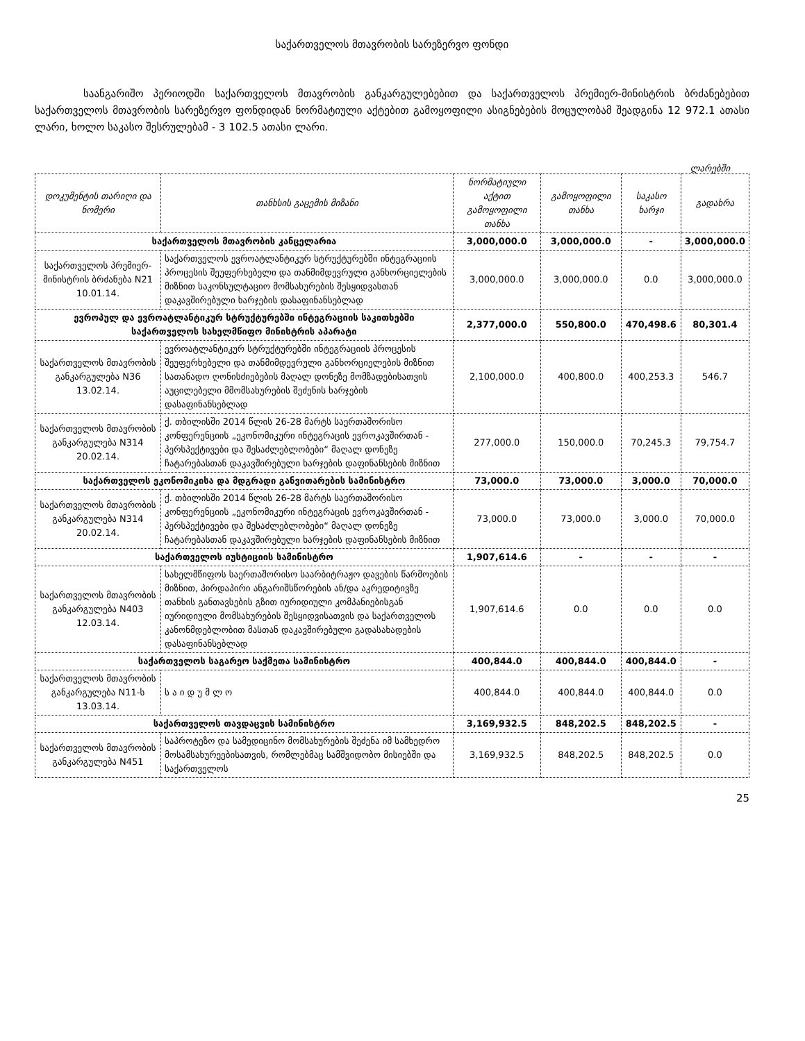საქართველოს მთავრობის სარეზერვო ფონდი
საანგარიშო პერიოდში საქართველოს მთავრობის განკარგულებებით და საქართველოს პრემიერ-მინისტრის ბრძანებებით საქართველოს მთავრობის სარეზერვო ფონდიდან ნორმატიული აქტებით გამოყოფილი ასიგნებების მოცულობამ შეადგინა 12 972.1 ათასი ლარი, ხოლო საკასო შესრულებამ - 3 102.5 ათასი ლარი.
ლარებში
| დოკუმენტის თარიღი და ნომერი | თანხსის გაცემის მიზანი | ნორმატიული აქტით გამოყოფილი თანხა | გამოყოფილი თანხა | საკასო ხარჯი | გადახრა |
| --- | --- | --- | --- | --- | --- |
| საქართველოს მთავრობის კანცელარია | | 3,000,000.0 | 3,000,000.0 | - | 3,000,000.0 |
| საქართველოს პრემიერ-მინისტრის ბრძანება N21 10.01.14. | საქართველოს ევროატლანტიკურ სტრუქტურებში ინტეგრაციის პროცესის შეუფერხებელი და თანმიმდევრული განხორციელების მიზნით საკონსულტაციო მომსახურების შესყიდვასთან დაკავშირებული ხარჯების დასაფინანსებლად | 3,000,000.0 | 3,000,000.0 | 0.0 | 3,000,000.0 |
| ევროპულ და ევროატლანტიკურ სტრუქტურებში ინტეგრაციის საკითხებში საქართველოს სახელმწიფო მინისტრის აპარატი | | 2,377,000.0 | 550,800.0 | 470,498.6 | 80,301.4 |
| საქართველოს მთავრობის განკარგულება N36 13.02.14. | ევროატლანტიკურ სტრუქტურებში ინტეგრაციის პროცესის შეუფერხებელი და თანმიმდევრული განხორციელების მიზნით სათანადო ღონისძიებების მაღალ დონეზე მომზადებისათვის აუცილებელი მმომსახურების შეძენის ხარჯების დასაფინანსებლად | 2,100,000.0 | 400,800.0 | 400,253.3 | 546.7 |
| საქართველოს მთავრობის განკარგულება N314 20.02.14. | ქ. თბილისში 2014 წლის 26-28 მარტს საერთაშორისო კონფერენციის „ეკონომიკური ინტეგრაცის ევროკავშირთან - პერსპექტივები და შესაძლებლობები“ მაღალ დონეზე ჩატარებასთან დაკავშირებული ხარჯების დაფინანსების მიზნით | 277,000.0 | 150,000.0 | 70,245.3 | 79,754.7 |
| საქართველოს ეკონომიკისა და მდგრადი განვითარების სამინისტრო | | 73,000.0 | 73,000.0 | 3,000.0 | 70,000.0 |
| საქართველოს მთავრობის განკარგულება N314 20.02.14. | ქ. თბილისში 2014 წლის 26-28 მარტს საერთაშორისო კონფერენციის „ეკონომიკური ინტეგრაცის ევროკავშირთან - პერსპექტივები და შესაძლებლობები“ მაღალ დონეზე ჩატარებასთან დაკავშირებული ხარჯების დაფინანსების მიზნით | 73,000.0 | 73,000.0 | 3,000.0 | 70,000.0 |
| საქართველოს იუსტიციის სამინისტრო | | 1,907,614.6 | - | - | - |
| საქართველოს მთავრობის განკარგულება N403 12.03.14. | სახელმწიფოს საერთაშორისო საარბიტრაჟო დავების წარმოების მიზნით, პირდაპირი ანგარიშსწორების ან/და აკრედიტივზე თანხის განთავსების გზით იურიდიული კომპანიებისგან იურიდიული მომსახურების შესყიდვისათვის და საქართველოს კანონმდებლობით მასთან დაკავშირებული გადასახადების დასაფინანსებლად | 1,907,614.6 | 0.0 | 0.0 | 0.0 |
| საქართველოს საგარეო საქმეთა სამინისტრო | | 400,844.0 | 400,844.0 | 400,844.0 | - |
| საქართველოს მთავრობის განკარგულება N11-ს 13.03.14. | ს ა ი დ უ მ ლ ო | 400,844.0 | 400,844.0 | 400,844.0 | 0.0 |
| საქართველოს თავდაცვის სამინისტრო | | 3,169,932.5 | 848,202.5 | 848,202.5 | - |
| საქართველოს მთავრობის განკარგულება N451 | საპროტეზო და სამედიცინო მომსახურების შეძენა იმ სამხედრო მოსამსახურეებისათვის, რომლებმაც სამშვიდობო მისიებში და საქართველოს | 3,169,932.5 | 848,202.5 | 848,202.5 | 0.0 |
25